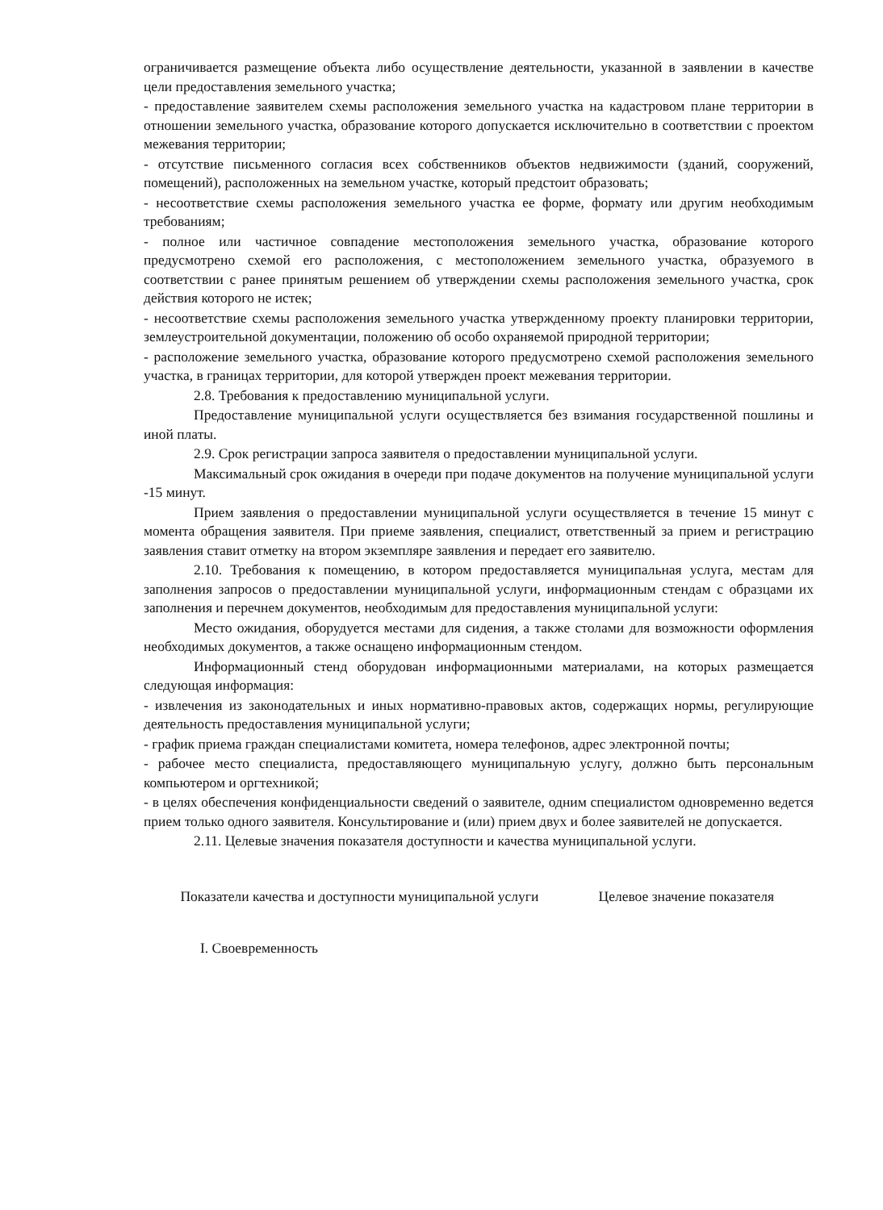ограничивается размещение объекта либо осуществление деятельности, указанной в заявлении в качестве цели предоставления земельного участка;
- предоставление заявителем схемы расположения земельного участка на кадастровом плане территории в отношении земельного участка, образование которого допускается исключительно в соответствии с проектом межевания территории;
- отсутствие письменного согласия всех собственников объектов недвижимости (зданий, сооружений, помещений), расположенных на земельном участке, который предстоит образовать;
- несоответствие схемы расположения земельного участка ее форме, формату или другим необходимым требованиям;
- полное или частичное совпадение местоположения земельного участка, образование которого предусмотрено схемой его расположения, с местоположением земельного участка, образуемого в соответствии с ранее принятым решением об утверждении схемы расположения земельного участка, срок действия которого не истек;
- несоответствие схемы расположения земельного участка утвержденному проекту планировки территории, землеустроительной документации, положению об особо охраняемой природной территории;
- расположение земельного участка, образование которого предусмотрено схемой расположения земельного участка, в границах территории, для которой утвержден проект межевания территории.
2.8. Требования к предоставлению муниципальной услуги.
Предоставление муниципальной услуги осуществляется без взимания государственной пошлины и иной платы.
2.9. Срок регистрации запроса заявителя о предоставлении муниципальной услуги.
Максимальный срок ожидания в очереди при подаче документов на получение муниципальной услуги -15 минут.
Прием заявления о предоставлении муниципальной услуги осуществляется в течение 15 минут с момента обращения заявителя. При приеме заявления, специалист, ответственный за прием и регистрацию заявления ставит отметку на втором экземпляре заявления и передает его заявителю.
2.10. Требования к помещению, в котором предоставляется муниципальная услуга, местам для заполнения запросов о предоставлении муниципальной услуги, информационным стендам с образцами их заполнения и перечнем документов, необходимым для предоставления муниципальной услуги:
Место ожидания, оборудуется местами для сидения, а также столами для возможности оформления необходимых документов, а также оснащено информационным стендом.
Информационный стенд оборудован информационными материалами, на которых размещается следующая информация:
- извлечения из законодательных и иных нормативно-правовых актов, содержащих нормы, регулирующие деятельность предоставления муниципальной услуги;
- график приема граждан специалистами комитета, номера телефонов, адрес электронной почты;
- рабочее место специалиста, предоставляющего муниципальную услугу, должно быть персональным компьютером и оргтехникой;
- в целях обеспечения конфиденциальности сведений о заявителе, одним специалистом одновременно ведется прием только одного заявителя. Консультирование и (или) прием двух и более заявителей не допускается.
2.11. Целевые значения показателя доступности и качества муниципальной услуги.
| Показатели качества и доступности муниципальной услуги | Целевое значение показателя |
| --- | --- |
| I. Своевременность | |